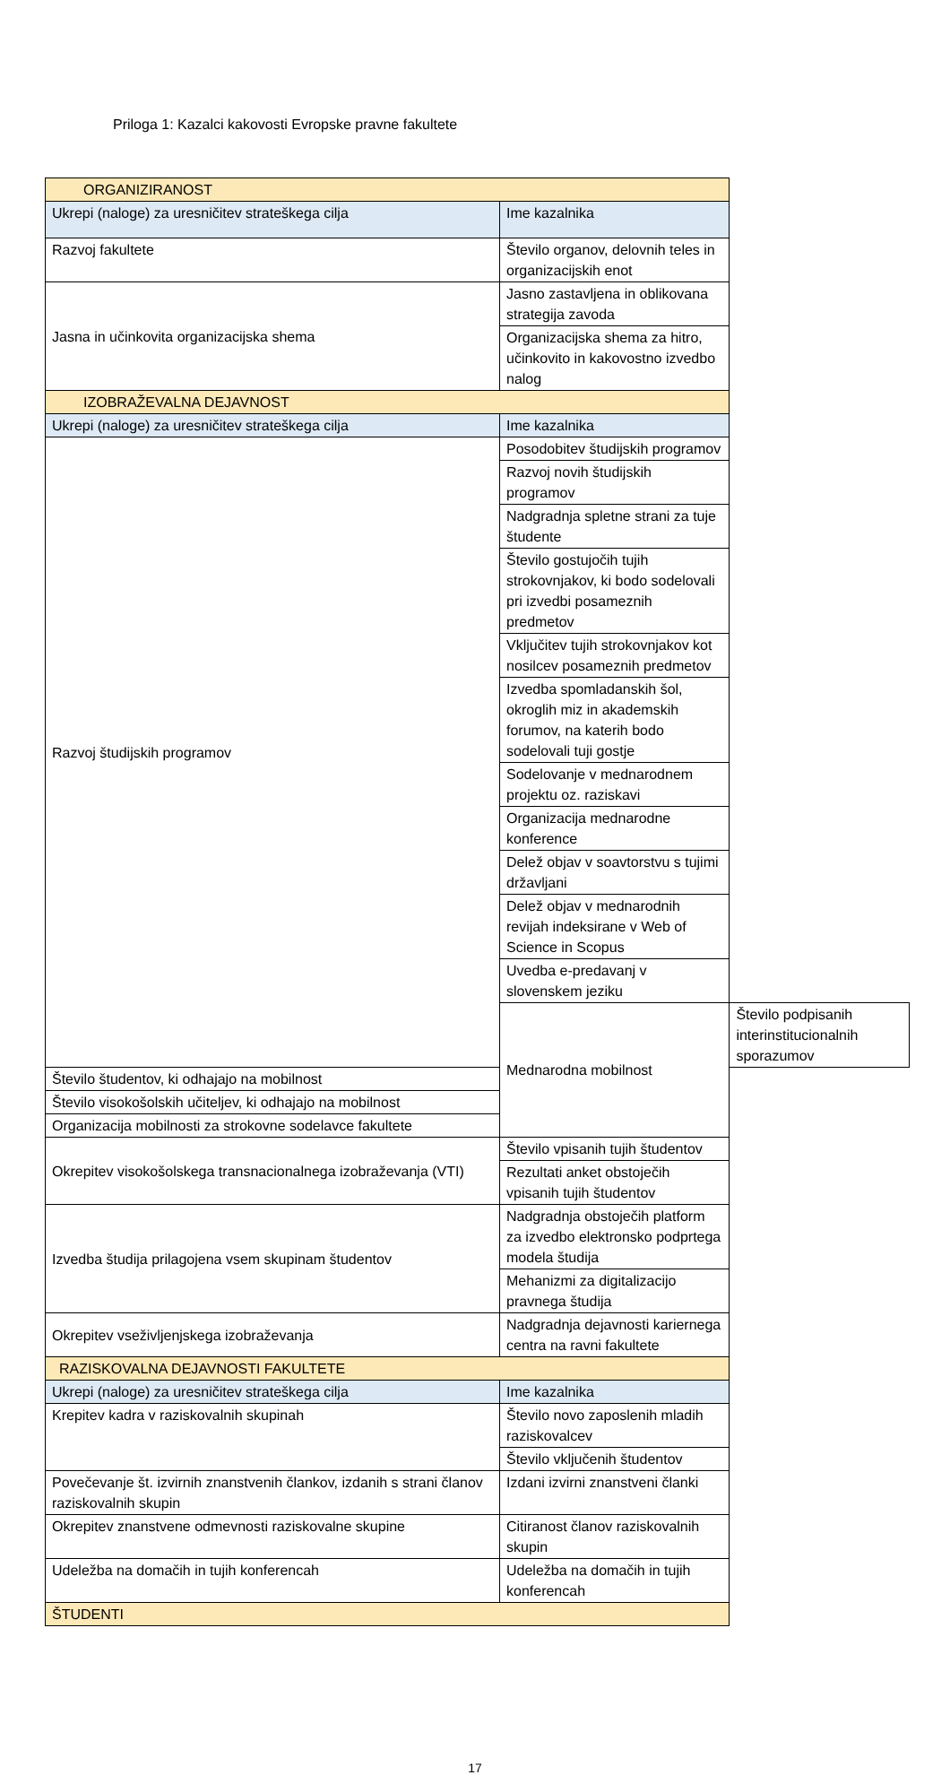Priloga 1: Kazalci kakovosti Evropske pravne fakultete
| ORGANIZIRANOST | | |
| Ukrepi (naloge) za uresničitev strateškega cilja | Ime kazalnika | |
| Razvoj fakultete | Število organov, delovnih teles in organizacijskih enot | |
| Jasna in učinkovita organizacijska shema | Jasno zastavljena in oblikovana strategija zavoda | |
| | Organizacijska shema za hitro, učinkovito in kakovostno izvedbo nalog | |
| IZOBRAŽEVALNA DEJAVNOST | | |
| Ukrepi (naloge) za uresničitev strateškega cilja | Ime kazalnika | |
| Razvoj študijskih programov | Posodobitev študijskih programov | |
| | Razvoj novih študijskih programov | |
| | Nadgradnja spletne strani za tuje študente | |
| | Število gostujočih tujih strokovnjakov, ki bodo sodelovali pri izvedbi posameznih predmetov | |
| | Vključitev tujih strokovnjakov kot nosilcev posameznih predmetov | |
| | Izvedba spomladanskih šol, okroglih miz in akademskih forumov, na katerih bodo sodelovali tuji gostje | |
| | Sodelovanje v mednarodnem projektu oz. raziskavi | |
| | Organizacija mednarodne konference | |
| | Delež objav v soavtorstvu s tujimi državljani | |
| | Delež objav v mednarodnih revijah indeksirane v Web of Science in Scopus | |
| | Uvedba e-predavanj v slovenskem jeziku | |
| | Mednarodna mobilnost | Število podpisanih interinstitucionalnih sporazumov |
| Število študentov, ki odhajajo na mobilnost | | |
| Število visokošolskih učiteljev, ki odhajajo na mobilnost | | |
| Organizacija mobilnosti za strokovne sodelavce fakultete | | |
| Okrepitev visokošolskega transnacionalnega izobraževanja (VTI) | Število vpisanih tujih študentov | |
| | Rezultati anket obstoječih vpisanih tujih študentov | |
| Izvedba študija prilagojena vsem skupinam študentov | Nadgradnja obstoječih platform za izvedbo elektronsko podprtega modela študija | |
| | Mehanizmi za digitalizacijo pravnega študija | |
| Okrepitev vseživljenjskega izobraževanja | Nadgradnja dejavnosti kariernega centra na ravni fakultete | |
| RAZISKOVALNA DEJAVNOSTI FAKULTETE | | |
| Ukrepi (naloge) za uresničitev strateškega cilja | Ime kazalnika | |
| Krepitev kadra v raziskovalnih skupinah | Število novo zaposlenih mladih raziskovalcev | |
| | Število vključenih študentov | |
| Povečevanje št. izvirnih znanstvenih člankov, izdanih s strani članov raziskovalnih skupin | Izdani izvirni znanstveni članki | |
| Okrepitev znanstvene odmevnosti raziskovalne skupine | Citiranost članov raziskovalnih skupin | |
| Udeležba na domačih in tujih konferencah | Udeležba na domačih in tujih konferencah | |
| ŠTUDENTI | | |
17